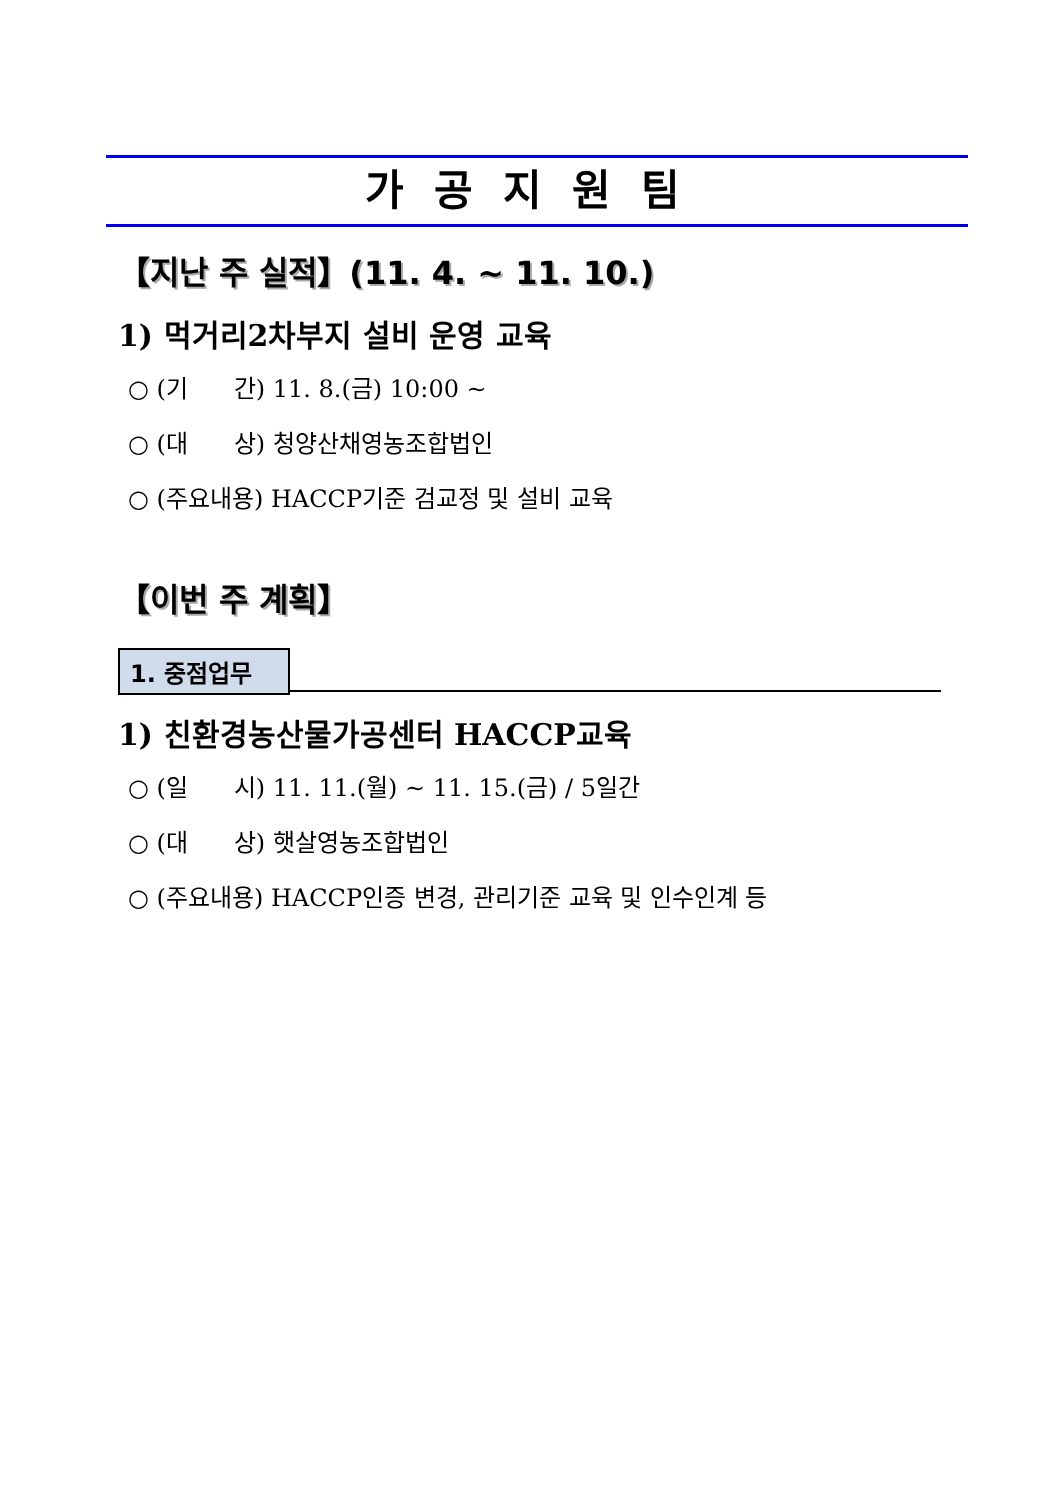가공지원팀
【지난 주 실적】(11. 4. ~ 11. 10.)
1) 먹거리2차부지 설비 운영 교육
○ (기 간) 11. 8.(금) 10:00 ~
○ (대 상) 청양산채영농조합법인
○ (주요내용) HACCP기준 검교정 및 설비 교육
【이번 주 계획】
1. 중점업무
1) 친환경농산물가공센터 HACCP교육
○ (일 시) 11. 11.(월) ~ 11. 15.(금) / 5일간
○ (대 상) 햇살영농조합법인
○ (주요내용) HACCP인증 변경, 관리기준 교육 및 인수인계 등